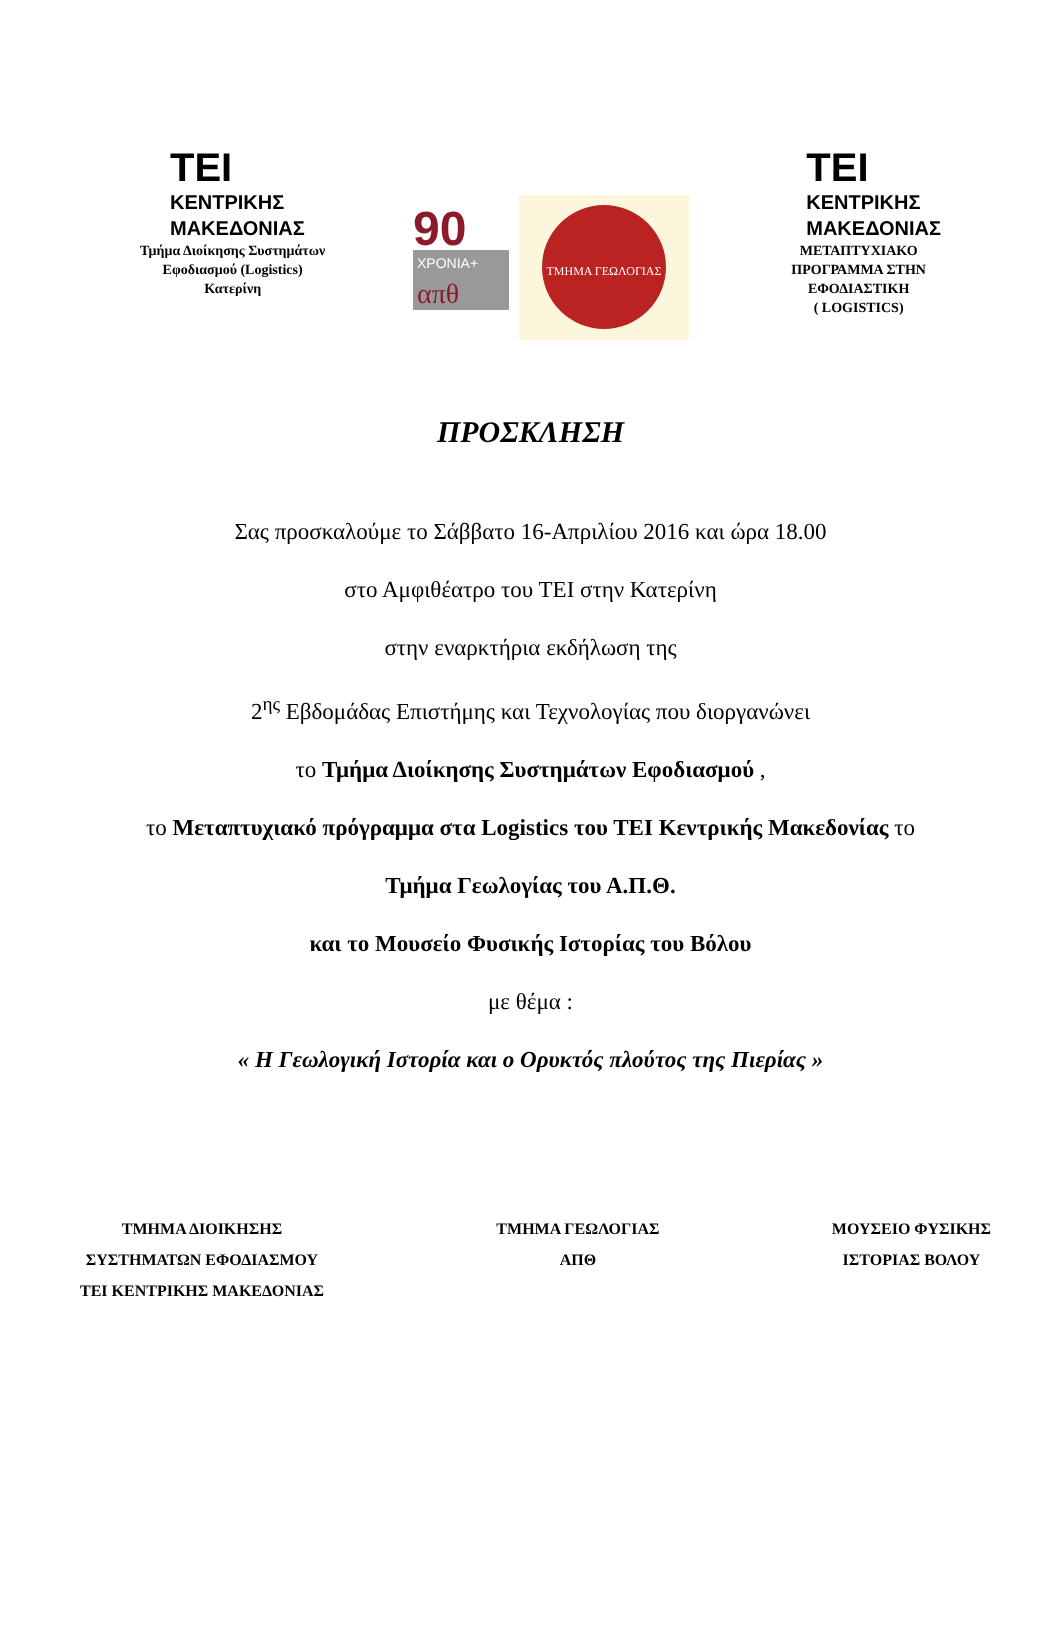TEI
ΚΕΝΤΡΙΚΗΣ
ΜΑΚΕΔΟΝΙΑΣ
Τμήμα Διοίκησης Συστημάτων
Εφοδιασμού (Logistics)
Κατερίνη
90
ΧΡΟΝΙΑ+
απθ
ΤΜΗΜΑ ΓΕΩΛΟΓΙΑΣ
TEI
ΚΕΝΤΡΙΚΗΣ
ΜΑΚΕΔΟΝΙΑΣ
ΜΕΤΑΠΤΥΧΙΑΚΟ
ΠΡΟΓΡΑΜΜΑ ΣΤΗΝ
ΕΦΟΔΙΑΣΤΙΚΗ
( LOGISTICS)
ΠΡΟΣΚΛΗΣΗ
Σας προσκαλούμε το Σάββατο 16-Απριλίου 2016 και ώρα 18.00
στο Αμφιθέατρο του ΤΕΙ στην Κατερίνη
στην εναρκτήρια εκδήλωση της
2<sup>ης</sup> Εβδομάδας Επιστήμης και Τεχνολογίας που διοργανώνει
το Τμήμα Διοίκησης Συστημάτων Εφοδιασμού ,
το Μεταπτυχιακό πρόγραμμα στα Logistics του ΤΕΙ Κεντρικής Μακεδονίας το
Τμήμα Γεωλογίας του Α.Π.Θ.
και το Μουσείο Φυσικής Ιστορίας του Βόλου
με θέμα :
« Η Γεωλογική Ιστορία και ο Ορυκτός πλούτος της Πιερίας »
ΤΜΗΜΑ ΔΙΟΙΚΗΣΗΣ
ΣΥΣΤΗΜΑΤΩΝ ΕΦΟΔΙΑΣΜΟΥ
ΤΕΙ ΚΕΝΤΡΙΚΗΣ ΜΑΚΕΔΟΝΙΑΣ
ΤΜΗΜΑ ΓΕΩΛΟΓΙΑΣ
ΑΠΘ
ΜΟΥΣΕΙΟ ΦΥΣΙΚΗΣ
ΙΣΤΟΡΙΑΣ ΒΟΛΟΥ